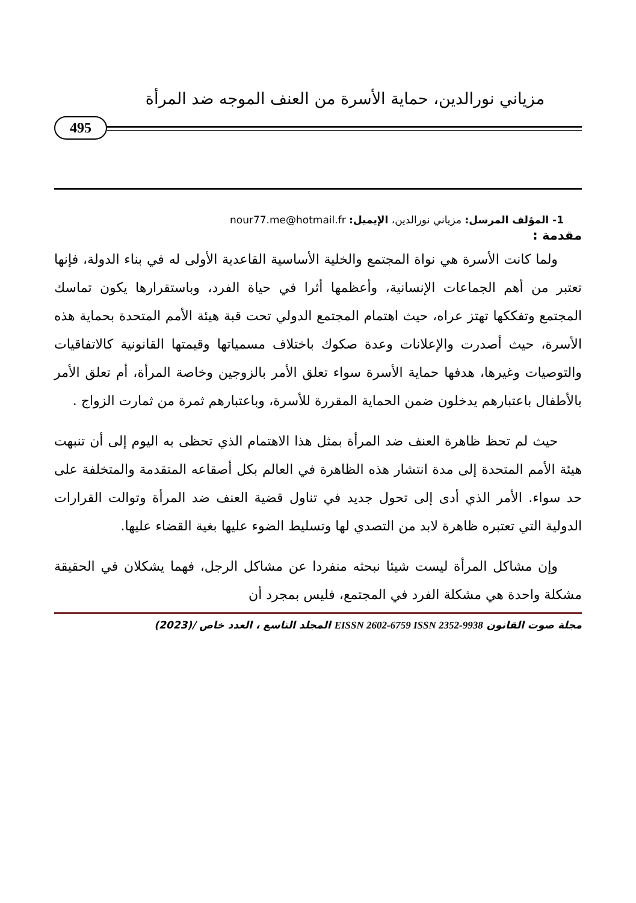مزياني نورالدين، حماية الأسرة من العنف الموجه ضد المرأة
495
1- المؤلف المرسل: مزياني نورالدين، الإيميل: nour77.me@hotmail.fr
مقدمة :
ولما كانت الأسرة هي نواة المجتمع والخلية الأساسية القاعدية الأولى له في بناء الدولة، فإنها تعتبر من أهم الجماعات الإنسانية، وأعظمها أثرا في حياة الفرد، وباستقرارها يكون تماسك المجتمع وتفككها تهتز عراه، حيث اهتمام المجتمع الدولي تحت قبة هيئة الأمم المتحدة بحماية هذه الأسرة، حيث أصدرت والإعلانات وعدة صكوك باختلاف مسمياتها وقيمتها القانونية كالاتفاقيات والتوصيات وغيرها، هدفها حماية الأسرة سواء تعلق الأمر بالزوجين وخاصة المرأة، أم تعلق الأمر بالأطفال باعتبارهم يدخلون ضمن الحماية المقررة للأسرة، وباعتبارهم ثمرة من ثمارت الزواج .
حيث لم تحظ ظاهرة العنف ضد المرأة بمثل هذا الاهتمام الذي تحظى به اليوم إلى أن تنبهت هيئة الأمم المتحدة إلى مدة انتشار هذه الظاهرة في العالم بكل أصقاعه المتقدمة والمتخلفة على حد سواء. الأمر الذي أدى إلى تحول جديد في تناول قضية العنف ضد المرأة وتوالت القرارات الدولية التي تعتبره ظاهرة لابد من التصدي لها وتسليط الضوء عليها بغية القضاء عليها.
وإن مشاكل المرأة ليست شيئا نبحثه منفردا عن مشاكل الرجل، فهما يشكلان في الحقيقة مشكلة واحدة هي مشكلة الفرد في المجتمع، فليس بمجرد أن
مجلة صوت القانون EISSN 2602-6759 ISSN 2352-9938 المجلد التاسع ، العدد خاص /(2023)